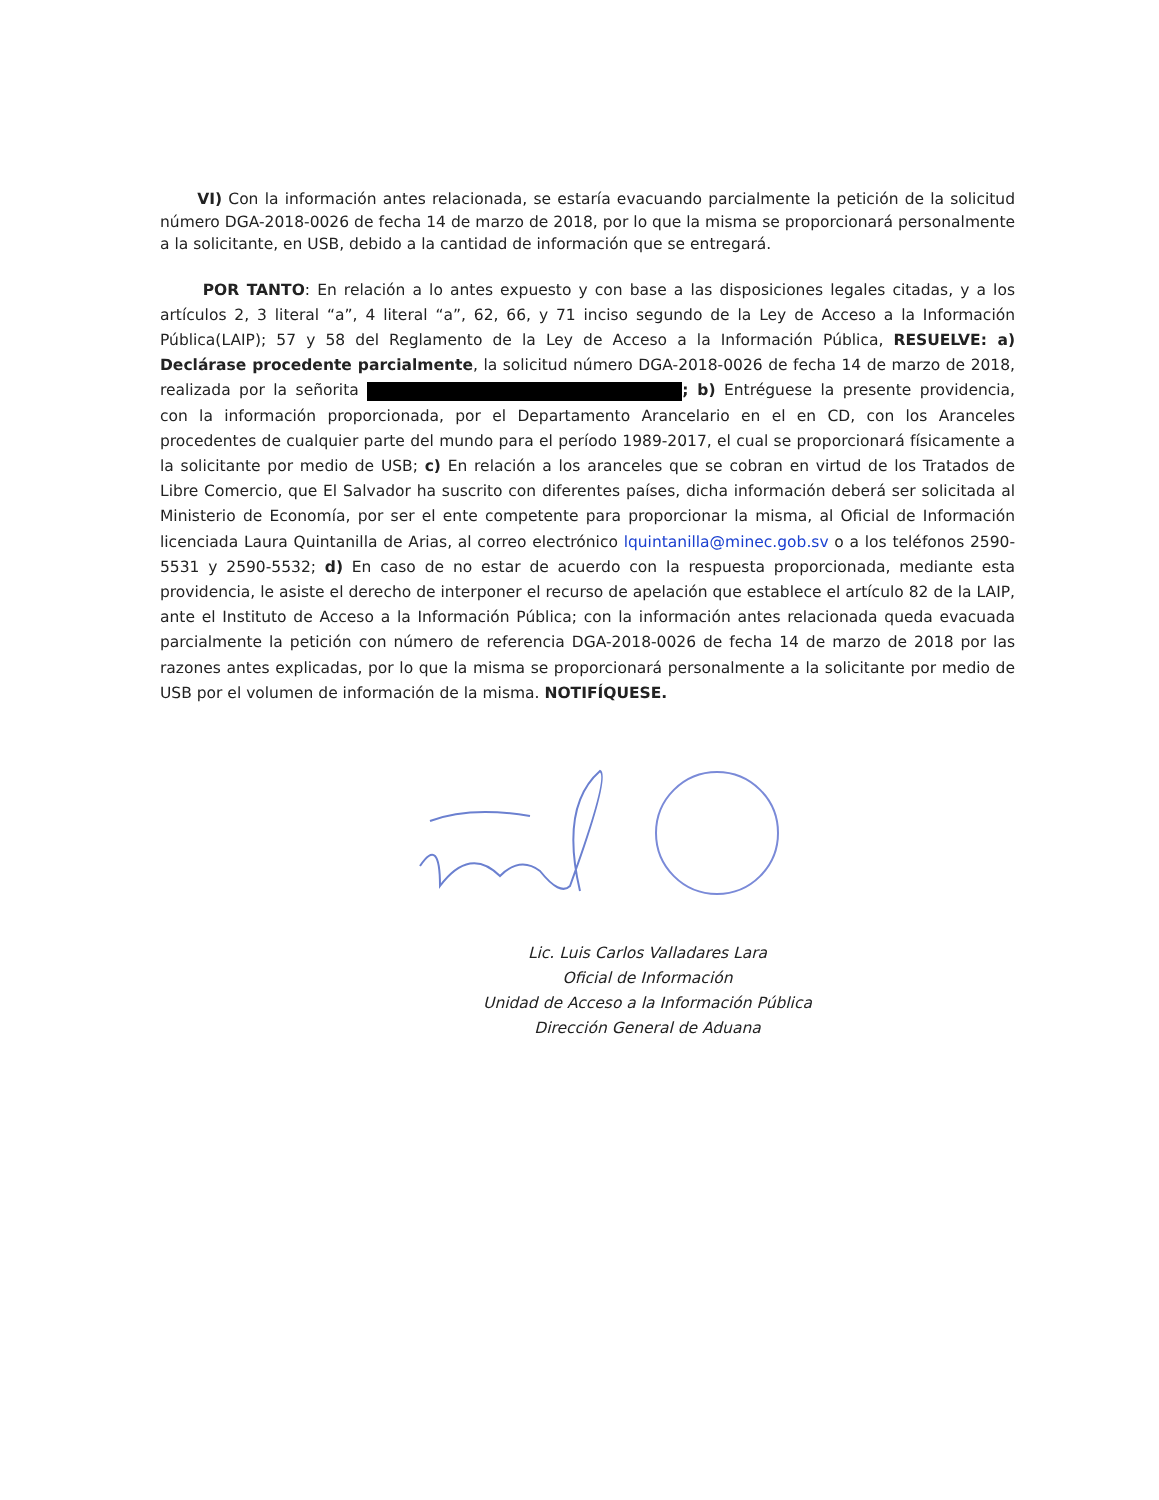VI) Con la información antes relacionada, se estaría evacuando parcialmente la petición de la solicitud número DGA-2018-0026 de fecha 14 de marzo de 2018, por lo que la misma se proporcionará personalmente a la solicitante, en USB, debido a la cantidad de información que se entregará.
POR TANTO: En relación a lo antes expuesto y con base a las disposiciones legales citadas, y a los artículos 2, 3 literal “a”, 4 literal “a”, 62, 66, y 71 inciso segundo de la Ley de Acceso a la Información Pública(LAIP); 57 y 58 del Reglamento de la Ley de Acceso a la Información Pública, RESUELVE: a) Declárase procedente parcialmente, la solicitud número DGA-2018-0026 de fecha 14 de marzo de 2018, realizada por la señorita ; b) Entréguese la presente providencia, con la información proporcionada, por el Departamento Arancelario en el en CD, con los Aranceles procedentes de cualquier parte del mundo para el período 1989-2017, el cual se proporcionará físicamente a la solicitante por medio de USB; c) En relación a los aranceles que se cobran en virtud de los Tratados de Libre Comercio, que El Salvador ha suscrito con diferentes países, dicha información deberá ser solicitada al Ministerio de Economía, por ser el ente competente para proporcionar la misma, al Oficial de Información licenciada Laura Quintanilla de Arias, al correo electrónico lquintanilla@minec.gob.sv o a los teléfonos 2590-5531 y 2590-5532; d) En caso de no estar de acuerdo con la respuesta proporcionada, mediante esta providencia, le asiste el derecho de interponer el recurso de apelación que establece el artículo 82 de la LAIP, ante el Instituto de Acceso a la Información Pública; con la información antes relacionada queda evacuada parcialmente la petición con número de referencia DGA-2018-0026 de fecha 14 de marzo de 2018 por las razones antes explicadas, por lo que la misma se proporcionará personalmente a la solicitante por medio de USB por el volumen de información de la misma. NOTIFÍQUESE.
Lic. Luis Carlos Valladares Lara
Oficial de Información
Unidad de Acceso a la Información Pública
Dirección General de Aduana